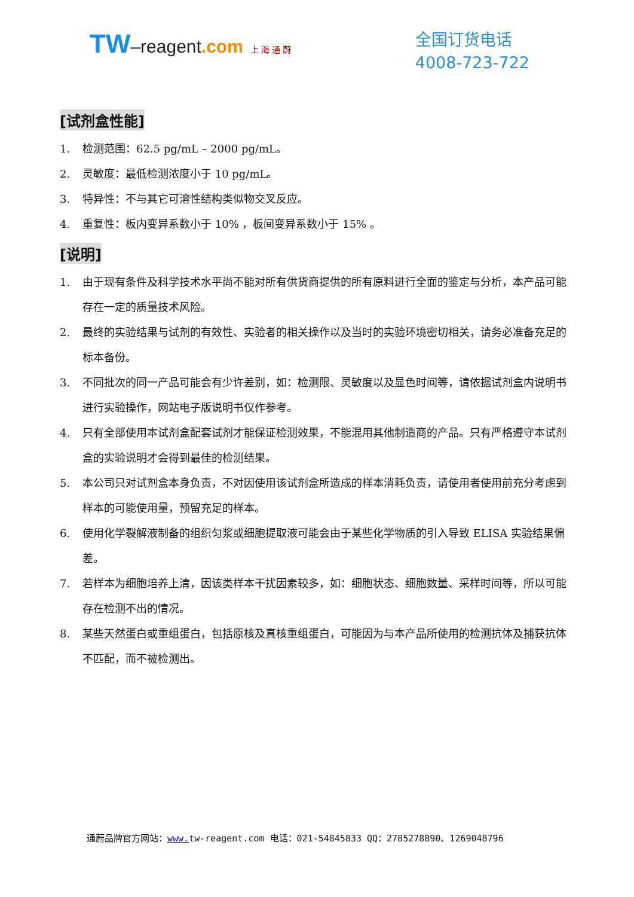TW–reagent.com 上 海 通 蔚
全国订货电话
4008-723-722
[试剂盒性能]
1. 检测范围：62.5 pg/mL – 2000 pg/mL。
2. 灵敏度：最低检测浓度小于 10 pg/mL。
3. 特异性：不与其它可溶性结构类似物交叉反应。
4. 重复性：板内变异系数小于 10% ，板间变异系数小于 15% 。
[说明]
1. 由于现有条件及科学技术水平尚不能对所有供货商提供的所有原料进行全面的鉴定与分析，本产品可能存在一定的质量技术风险。
2. 最终的实验结果与试剂的有效性、实验者的相关操作以及当时的实验环境密切相关，请务必准备充足的标本备份。
3. 不同批次的同一产品可能会有少许差别，如：检测限、灵敏度以及显色时间等，请依据试剂盒内说明书进行实验操作，网站电子版说明书仅作参考。
4. 只有全部使用本试剂盒配套试剂才能保证检测效果，不能混用其他制造商的产品。只有严格遵守本试剂盒的实验说明才会得到最佳的检测结果。
5. 本公司只对试剂盒本身负责，不对因使用该试剂盒所造成的样本消耗负责，请使用者使用前充分考虑到样本的可能使用量，预留充足的样本。
6. 使用化学裂解液制备的组织匀浆或细胞提取液可能会由于某些化学物质的引入导致 ELISA 实验结果偏差。
7. 若样本为细胞培养上清，因该类样本干扰因素较多，如：细胞状态、细胞数量、采样时间等，所以可能存在检测不出的情况。
8. 某些天然蛋白或重组蛋白，包括原核及真核重组蛋白，可能因为与本产品所使用的检测抗体及捕获抗体不匹配，而不被检测出。
通蔚品牌官方网站：www. tw-reagent.com 电话：021-54845833 QQ：2785278890、1269048796